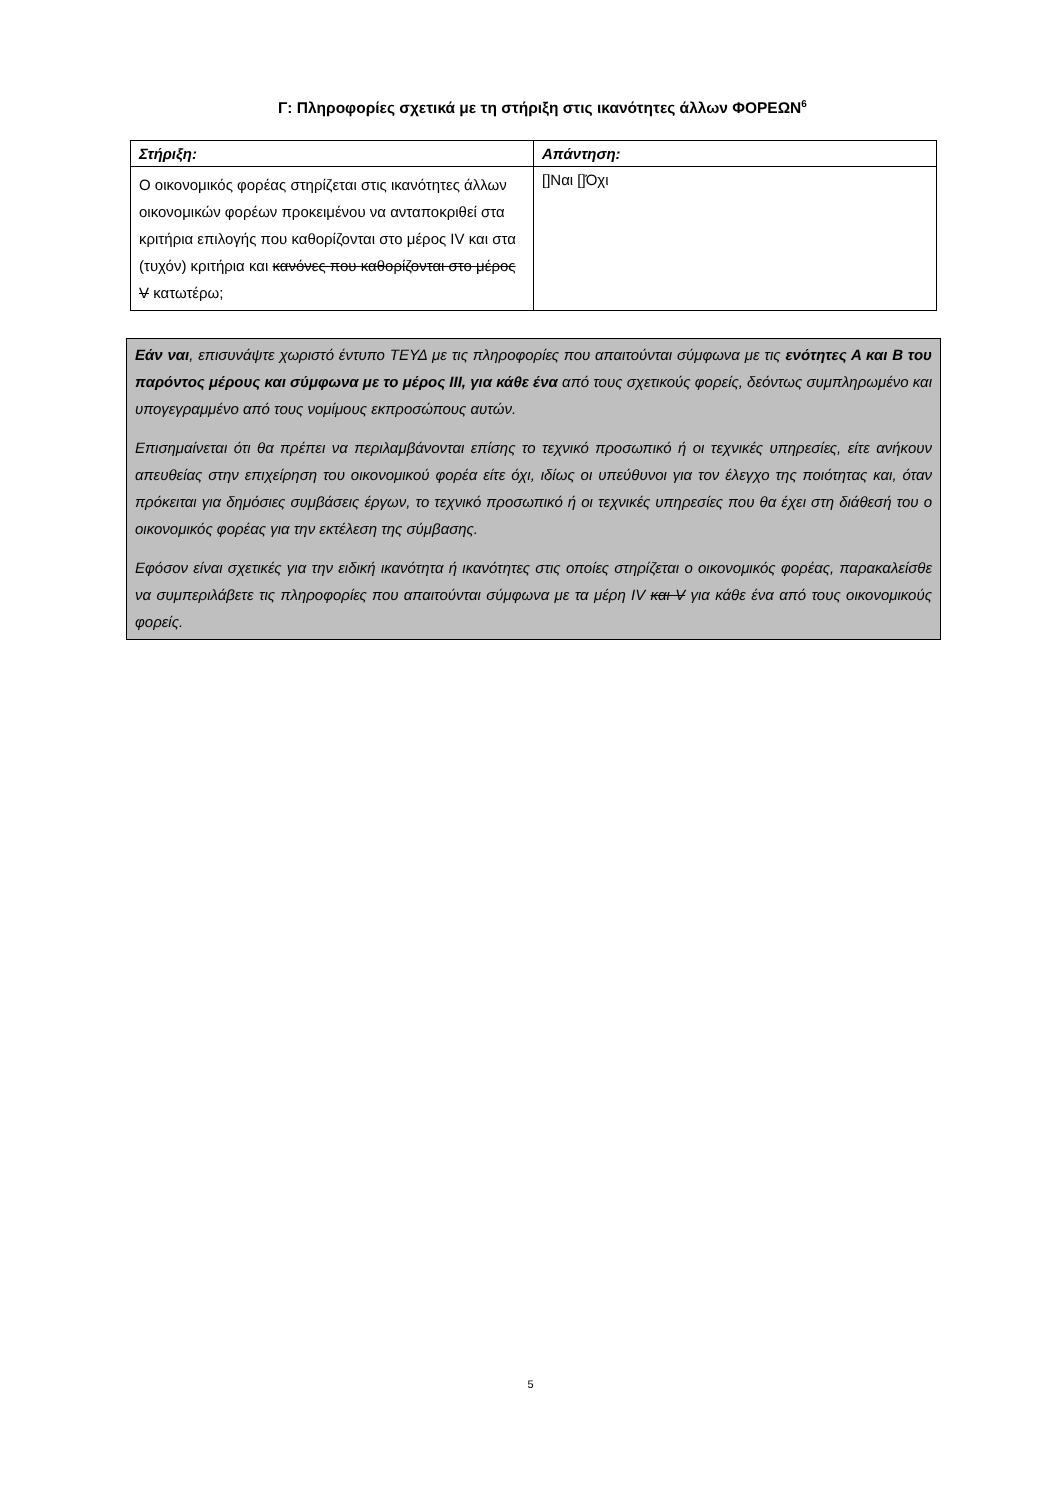Γ: Πληροφορίες σχετικά με τη στήριξη στις ικανότητες άλλων ΦΟΡΕΩΝ<sup>6</sup>
| Στήριξη: | Απάντηση: |
| --- | --- |
| Ο οικονομικός φορέας στηρίζεται στις ικανότητες άλλων οικονομικών φορέων προκειμένου να ανταποκριθεί στα κριτήρια επιλογής που καθορίζονται στο μέρος IV και στα (τυχόν) κριτήρια και κανόνες που καθορίζονται στο μέρος V κατωτέρω; | []Ναι []Όχι |
Εάν ναι, επισυνάψτε χωριστό έντυπο ΤΕΥΔ με τις πληροφορίες που απαιτούνται σύμφωνα με τις ενότητες Α και Β του παρόντος μέρους και σύμφωνα με το μέρος ΙΙΙ, για κάθε ένα από τους σχετικούς φορείς, δεόντως συμπληρωμένο και υπογεγραμμένο από τους νομίμους εκπροσώπους αυτών.
Επισημαίνεται ότι θα πρέπει να περιλαμβάνονται επίσης το τεχνικό προσωπικό ή οι τεχνικές υπηρεσίες, είτε ανήκουν απευθείας στην επιχείρηση του οικονομικού φορέα είτε όχι, ιδίως οι υπεύθυνοι για τον έλεγχο της ποιότητας και, όταν πρόκειται για δημόσιες συμβάσεις έργων, το τεχνικό προσωπικό ή οι τεχνικές υπηρεσίες που θα έχει στη διάθεσή του ο οικονομικός φορέας για την εκτέλεση της σύμβασης.
Εφόσον είναι σχετικές για την ειδική ικανότητα ή ικανότητες στις οποίες στηρίζεται ο οικονομικός φορέας, παρακαλείσθε να συμπεριλάβετε τις πληροφορίες που απαιτούνται σύμφωνα με τα μέρη IV και V για κάθε ένα από τους οικονομικούς φορείς.
5